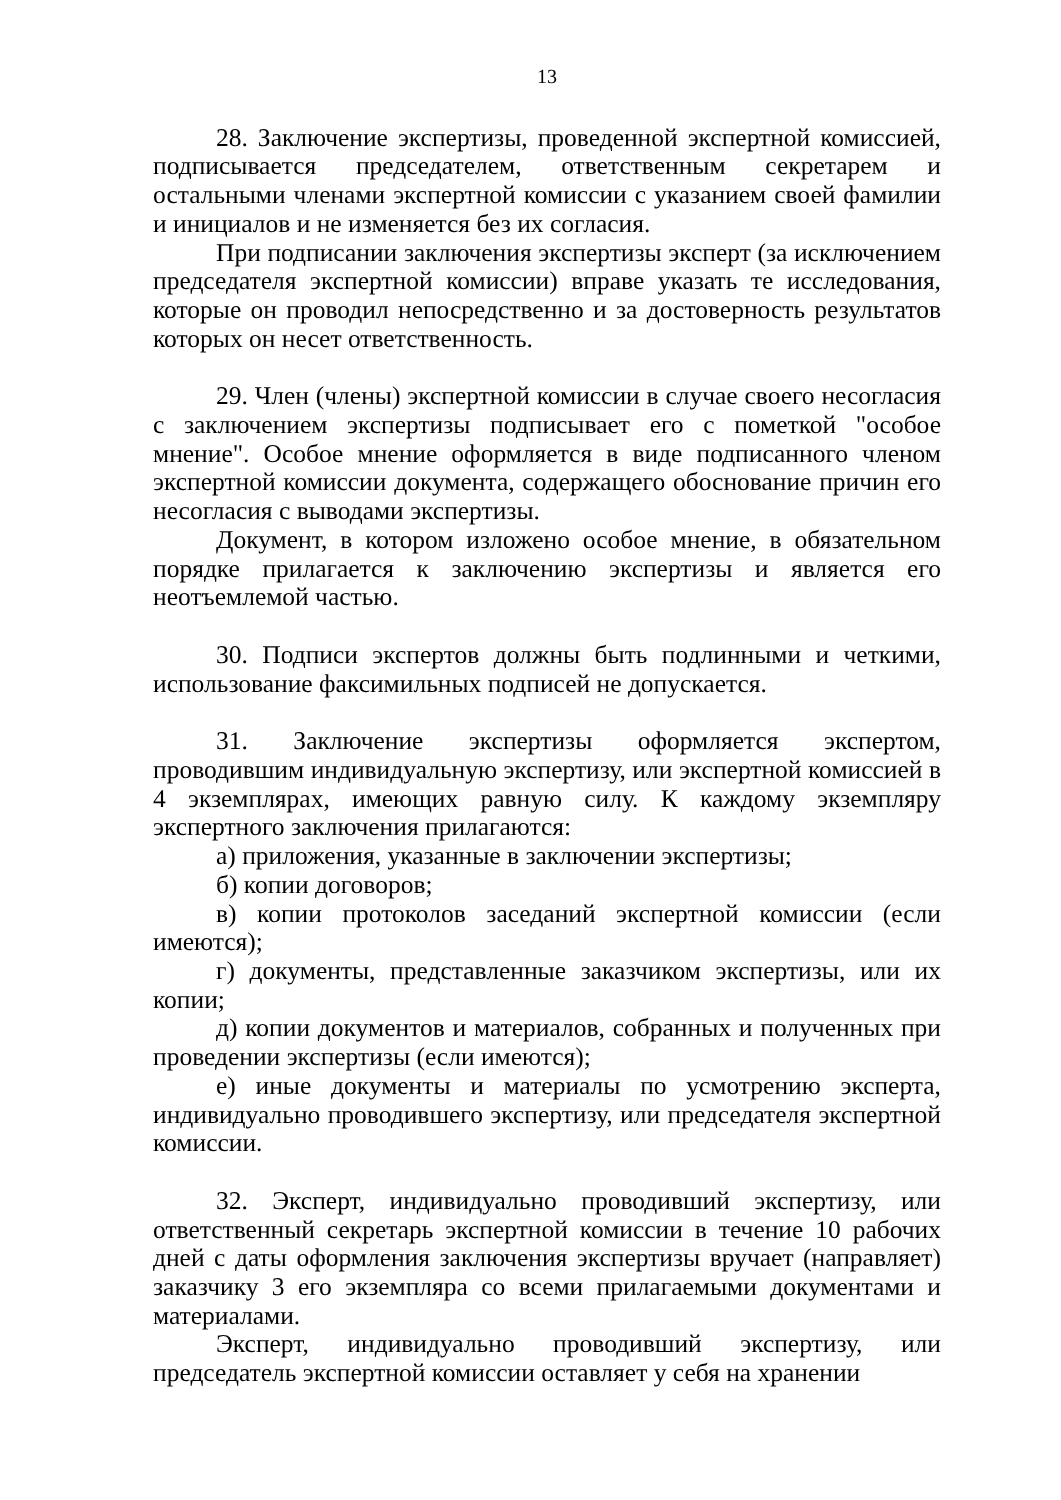13
28. Заключение экспертизы, проведенной экспертной комиссией, подписывается председателем, ответственным секретарем и остальными членами экспертной комиссии с указанием своей фамилии и инициалов и не изменяется без их согласия.
При подписании заключения экспертизы эксперт (за исключением председателя экспертной комиссии) вправе указать те исследования, которые он проводил непосредственно и за достоверность результатов которых он несет ответственность.
29. Член (члены) экспертной комиссии в случае своего несогласия с заключением экспертизы подписывает его с пометкой "особое мнение". Особое мнение оформляется в виде подписанного членом экспертной комиссии документа, содержащего обоснование причин его несогласия с выводами экспертизы.
Документ, в котором изложено особое мнение, в обязательном порядке прилагается к заключению экспертизы и является его неотъемлемой частью.
30. Подписи экспертов должны быть подлинными и четкими, использование факсимильных подписей не допускается.
31. Заключение экспертизы оформляется экспертом, проводившим индивидуальную экспертизу, или экспертной комиссией в 4 экземплярах, имеющих равную силу. К каждому экземпляру экспертного заключения прилагаются:
а) приложения, указанные в заключении экспертизы;
б) копии договоров;
в) копии протоколов заседаний экспертной комиссии (если имеются);
г) документы, представленные заказчиком экспертизы, или их копии;
д) копии документов и материалов, собранных и полученных при проведении экспертизы (если имеются);
е) иные документы и материалы по усмотрению эксперта, индивидуально проводившего экспертизу, или председателя экспертной комиссии.
32. Эксперт, индивидуально проводивший экспертизу, или ответственный секретарь экспертной комиссии в течение 10 рабочих дней с даты оформления заключения экспертизы вручает (направляет) заказчику 3 его экземпляра со всеми прилагаемыми документами и материалами.
Эксперт, индивидуально проводивший экспертизу, или председатель экспертной комиссии оставляет у себя на хранении